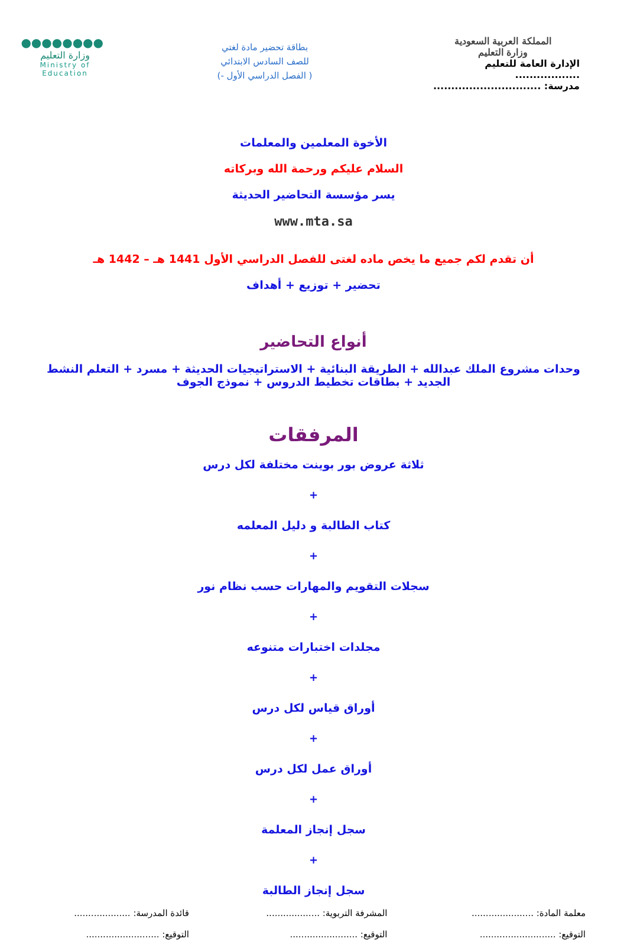المملكة العربية السعودية
وزارة التعليم
الإدارة العامة للتعليم ..................
مدرسة: ..............................
بطاقة تحضير مادة لغتي
للصف السادس الابتدائي
( الفصل الدراسي الأول -)
●●●●●●●●
وزارة التعليم
Ministry of Education
الأخوة المعلمين والمعلمات
السلام عليكم ورحمة الله وبركاته
يسر مؤسسة التحاضير الحديثة
www.mta.sa
أن تقدم لكم جميع ما يخص ماده لغتى للفصل الدراسي الأول 1441 هـ – 1442 هـ
تحضير + توزيع + أهداف
أنواع التحاضير
وحدات مشروع الملك عبدالله + الطريقة البنائية + الاستراتيجيات الحديثة + مسرد + التعلم النشط الجديد + بطاقات تخطيط الدروس + نموذج الجوف
المرفقات
ثلاثة عروض بور بوينت مختلفة لكل درس
+
كتاب الطالبة و دليل المعلمه
+
سجلات التقويم والمهارات حسب نظام نور
+
مجلدات اختبارات متنوعه
+
أوراق قياس لكل درس
+
أوراق عمل لكل درس
+
سجل إنجاز المعلمة
+
سجل إنجاز الطالبة
معلمة المادة: ......................
التوقيع: ...........................
المشرفة التربوية: ...................
التوقيع: ........................
قائدة المدرسة: ....................
التوقيع: ..........................